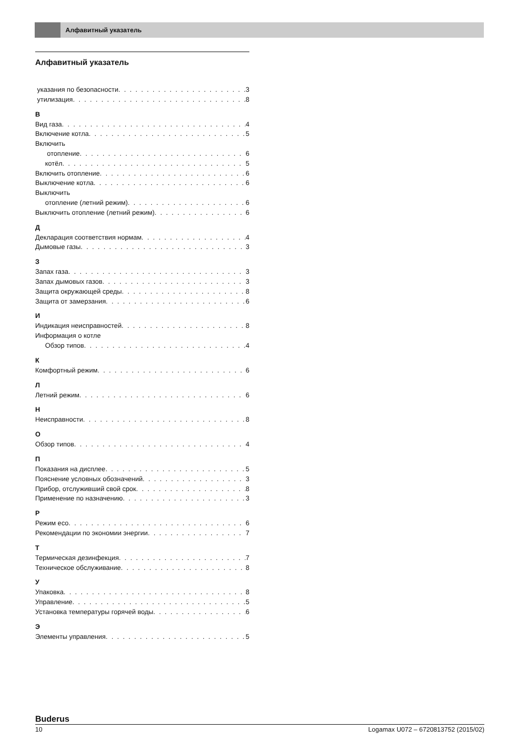Алфавитный указатель
Алфавитный указатель
указания по безопасности 3
утилизация 8
В
Вид газа 4
Включение котла 5
Включить
отопление 6
котёл 5
Включить отопление 6
Выключение котла 6
Выключить
отопление (летний режим) 6
Выключить отопление (летний режим) 6
Д
Декларация соответствия нормам 4
Дымовые газы 3
З
Запах газа 3
Запах дымовых газов 3
Защита окружающей среды 8
Защита от замерзания 6
И
Индикация неисправностей 8
Информация о котле
Обзор типов 4
К
Комфортный режим 6
Л
Летний режим 6
Н
Неисправности 8
О
Обзор типов 4
П
Показания на дисплее 5
Пояснение условных обозначений 3
Прибор, отслуживший свой срок 8
Применение по назначению 3
Р
Режим eco 6
Рекомендации по экономии энергии 7
Т
Термическая дезинфекция 7
Техническое обслуживание 8
У
Упаковка 8
Управление 5
Установка температуры горячей воды 6
Э
Элементы управления 5
Buderus
10 Logamax U072 – 6720813752 (2015/02)